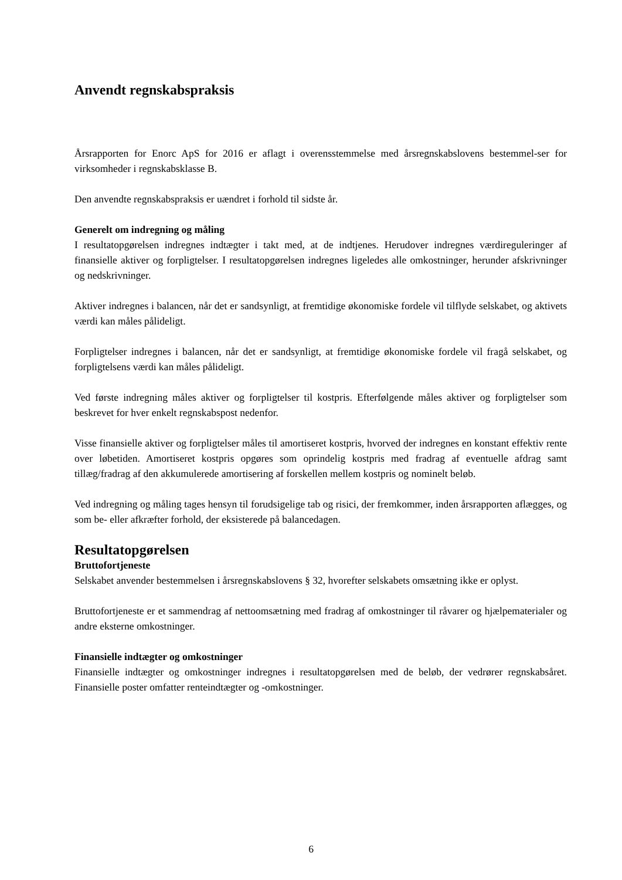Anvendt regnskabspraksis
Årsrapporten for Enorc ApS for 2016 er aflagt i overensstemmelse med årsregnskabslovens bestemmel-ser for virksomheder i regnskabsklasse B.
Den anvendte regnskabspraksis er uændret i forhold til sidste år.
Generelt om indregning og måling
I resultatopgørelsen indregnes indtægter i takt med, at de indtjenes. Herudover indregnes værdireguleringer af finansielle aktiver og forpligtelser. I resultatopgørelsen indregnes ligeledes alle omkostninger, herunder afskrivninger og nedskrivninger.
Aktiver indregnes i balancen, når det er sandsynligt, at fremtidige økonomiske fordele vil tilflyde selskabet, og aktivets værdi kan måles pålideligt.
Forpligtelser indregnes i balancen, når det er sandsynligt, at fremtidige økonomiske fordele vil fragå selskabet, og forpligtelsens værdi kan måles pålideligt.
Ved første indregning måles aktiver og forpligtelser til kostpris. Efterfølgende måles aktiver og forpligtelser som beskrevet for hver enkelt regnskabspost nedenfor.
Visse finansielle aktiver og forpligtelser måles til amortiseret kostpris, hvorved der indregnes en konstant effektiv rente over løbetiden. Amortiseret kostpris opgøres som oprindelig kostpris med fradrag af eventuelle afdrag samt tillæg/fradrag af den akkumulerede amortisering af forskellen mellem kostpris og nominelt beløb.
Ved indregning og måling tages hensyn til forudsigelige tab og risici, der fremkommer, inden årsrapporten aflægges, og som be- eller afkræfter forhold, der eksisterede på balancedagen.
Resultatopgørelsen
Bruttofortjeneste
Selskabet anvender bestemmelsen i årsregnskabslovens § 32, hvorefter selskabets omsætning ikke er oplyst.
Bruttofortjeneste er et sammendrag af nettoomsætning med fradrag af omkostninger til råvarer og hjælpematerialer og andre eksterne omkostninger.
Finansielle indtægter og omkostninger
Finansielle indtægter og omkostninger indregnes i resultatopgørelsen med de beløb, der vedrører regnskabsåret. Finansielle poster omfatter renteindtægter og -omkostninger.
6